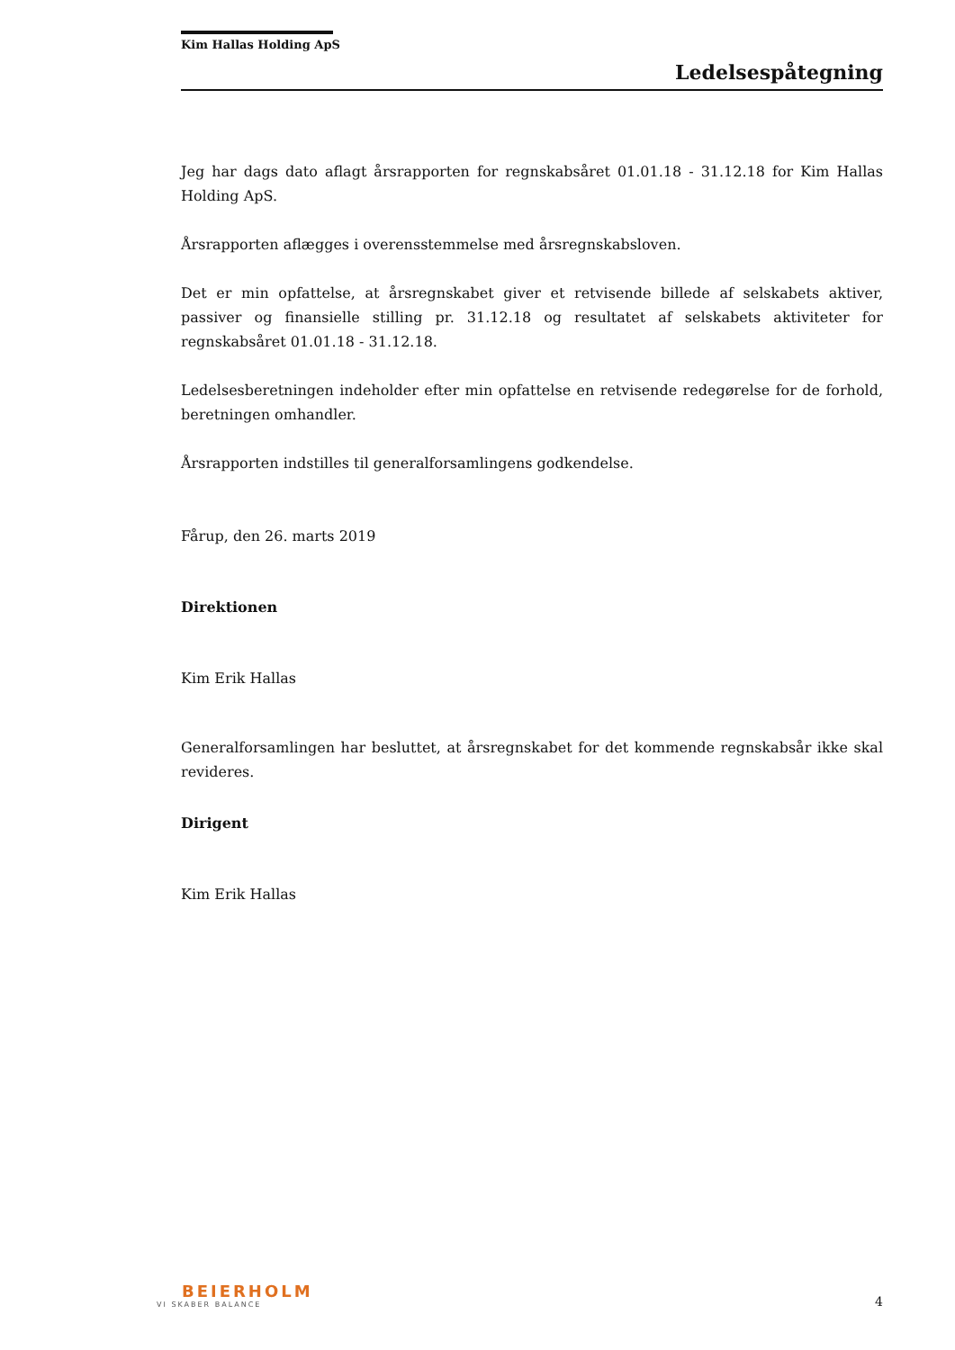Kim Hallas Holding ApS
Ledelsespåtegning
Jeg har dags dato aflagt årsrapporten for regnskabsåret 01.01.18 - 31.12.18 for Kim Hallas Holding ApS.
Årsrapporten aflægges i overensstemmelse med årsregnskabsloven.
Det er min opfattelse, at årsregnskabet giver et retvisende billede af selskabets aktiver, passiver og finansielle stilling pr. 31.12.18 og resultatet af selskabets aktiviteter for regnskabsåret 01.01.18 - 31.12.18.
Ledelsesberetningen indeholder efter min opfattelse en retvisende redegørelse for de forhold, beretningen omhandler.
Årsrapporten indstilles til generalforsamlingens godkendelse.
Fårup, den 26. marts 2019
Direktionen
Kim Erik Hallas
Generalforsamlingen har besluttet, at årsregnskabet for det kommende regnskabsår ikke skal revideres.
Dirigent
Kim Erik Hallas
BEIERHOLM
VI SKABER BALANCE
4